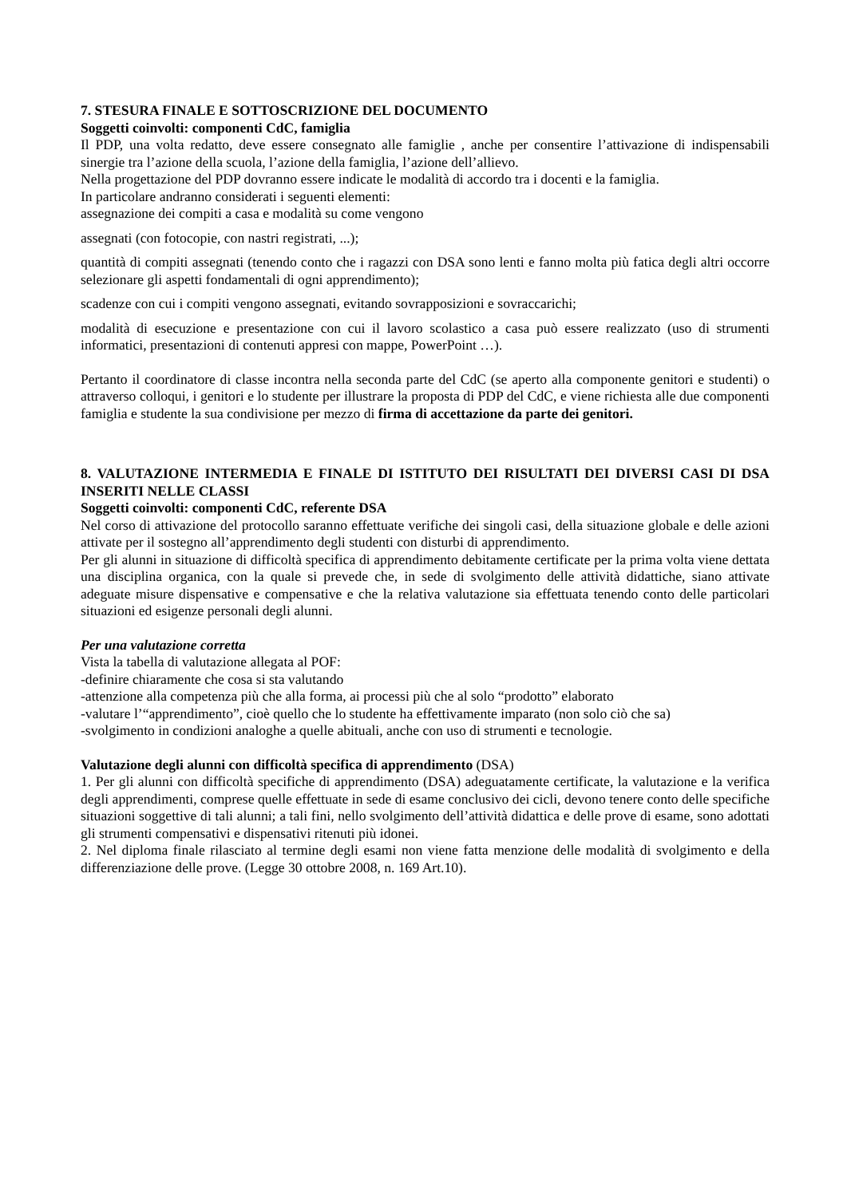7. STESURA FINALE E SOTTOSCRIZIONE DEL DOCUMENTO
Soggetti coinvolti: componenti CdC, famiglia
Il PDP, una volta redatto, deve essere consegnato alle famiglie , anche per consentire l’attivazione di indispensabili sinergie tra l’azione della scuola, l’azione della famiglia, l’azione dell’allievo.
Nella progettazione del PDP dovranno essere indicate le modalità di accordo tra i docenti e la famiglia.
In particolare andranno considerati i seguenti elementi:
assegnazione dei compiti a casa e modalità su come vengono
assegnati (con fotocopie, con nastri registrati, ...);
quantità di compiti assegnati (tenendo conto che i ragazzi con DSA sono lenti e fanno molta più fatica degli altri occorre selezionare gli aspetti fondamentali di ogni apprendimento);
scadenze con cui i compiti vengono assegnati, evitando sovrapposizioni e sovraccarichi;
modalità di esecuzione e presentazione con cui il lavoro scolastico a casa può essere realizzato (uso di strumenti informatici, presentazioni di contenuti appresi con mappe, PowerPoint …).
Pertanto il coordinatore di classe incontra nella seconda parte del CdC (se aperto alla componente genitori e studenti) o attraverso colloqui, i genitori e lo studente per illustrare la proposta di PDP del CdC, e viene richiesta alle due componenti famiglia e studente la sua condivisione per mezzo di firma di accettazione da parte dei genitori.
8. VALUTAZIONE INTERMEDIA E FINALE DI ISTITUTO DEI RISULTATI DEI DIVERSI CASI DI DSA INSERITI NELLE CLASSI
Soggetti coinvolti: componenti CdC, referente DSA
Nel corso di attivazione del protocollo saranno effettuate verifiche dei singoli casi, della situazione globale e delle azioni attivate per il sostegno all’apprendimento degli studenti con disturbi di apprendimento.
Per gli alunni in situazione di difficoltà specifica di apprendimento debitamente certificate per la prima volta viene dettata una disciplina organica, con la quale si prevede che, in sede di svolgimento delle attività didattiche, siano attivate adeguate misure dispensative e compensative e che la relativa valutazione sia effettuata tenendo conto delle particolari situazioni ed esigenze personali degli alunni.
Per una valutazione corretta
Vista la tabella di valutazione allegata al POF:
-definire chiaramente che cosa si sta valutando
-attenzione alla competenza più che alla forma, ai processi più che al solo “prodotto” elaborato
-valutare l’“apprendimento”, cioè quello che lo studente ha effettivamente imparato (non solo ciò che sa)
-svolgimento in condizioni analoghe a quelle abituali, anche con uso di strumenti e tecnologie.
Valutazione degli alunni con difficoltà specifica di apprendimento (DSA)
1. Per gli alunni con difficoltà specifiche di apprendimento (DSA) adeguatamente certificate, la valutazione e la verifica degli apprendimenti, comprese quelle effettuate in sede di esame conclusivo dei cicli, devono tenere conto delle specifiche situazioni soggettive di tali alunni; a tali fini, nello svolgimento dell’attività didattica e delle prove di esame, sono adottati gli strumenti compensativi e dispensativi ritenuti più idonei.
2. Nel diploma finale rilasciato al termine degli esami non viene fatta menzione delle modalità di svolgimento e della differenziazione delle prove. (Legge 30 ottobre 2008, n. 169 Art.10).